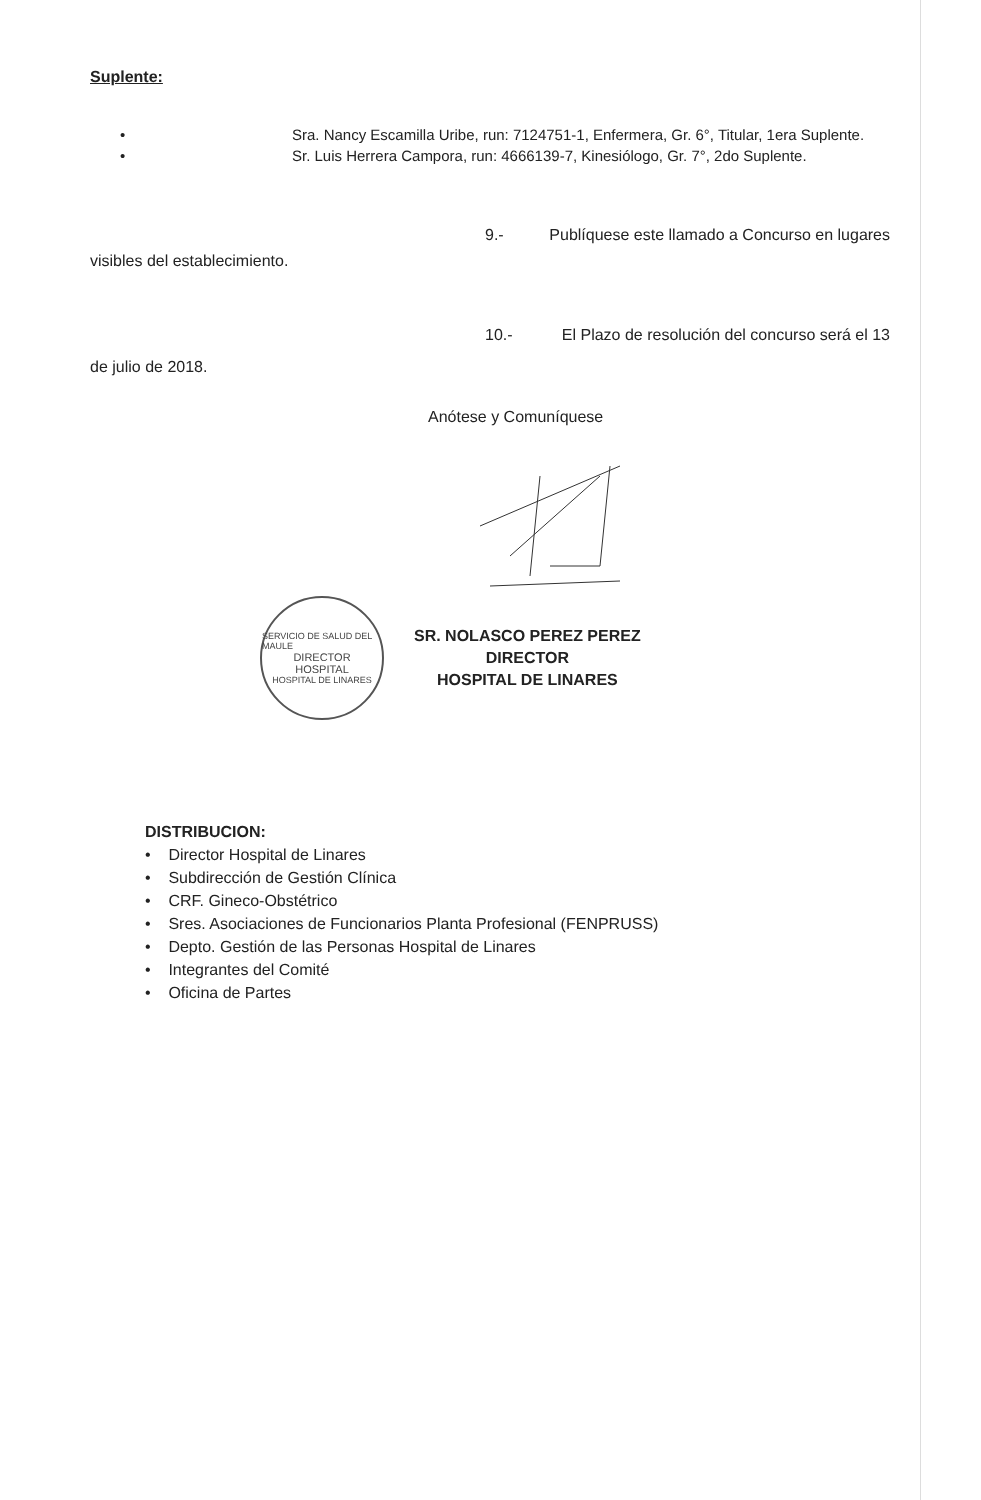Suplente:
• Sra. Nancy Escamilla Uribe, run: 7124751-1, Enfermera, Gr. 6°, Titular, 1era Suplente.
• Sr. Luis Herrera Campora, run: 4666139-7, Kinesiólogo, Gr. 7°, 2do Suplente.
9.- Publíquese este llamado a Concurso en lugares
visibles del establecimiento.
10.- El Plazo de resolución del concurso será el 13
de julio de 2018.
Anótese y Comuníquese
SERVICIO DE SALUD DEL MAULE
DIRECTOR
HOSPITAL
HOSPITAL DE LINARES
SR. NOLASCO PEREZ PEREZ
DIRECTOR
HOSPITAL DE LINARES
DISTRIBUCION:
• Director Hospital de Linares
• Subdirección de Gestión Clínica
• CRF. Gineco-Obstétrico
• Sres. Asociaciones de Funcionarios Planta Profesional (FENPRUSS)
• Depto. Gestión de las Personas Hospital de Linares
• Integrantes del Comité
• Oficina de Partes